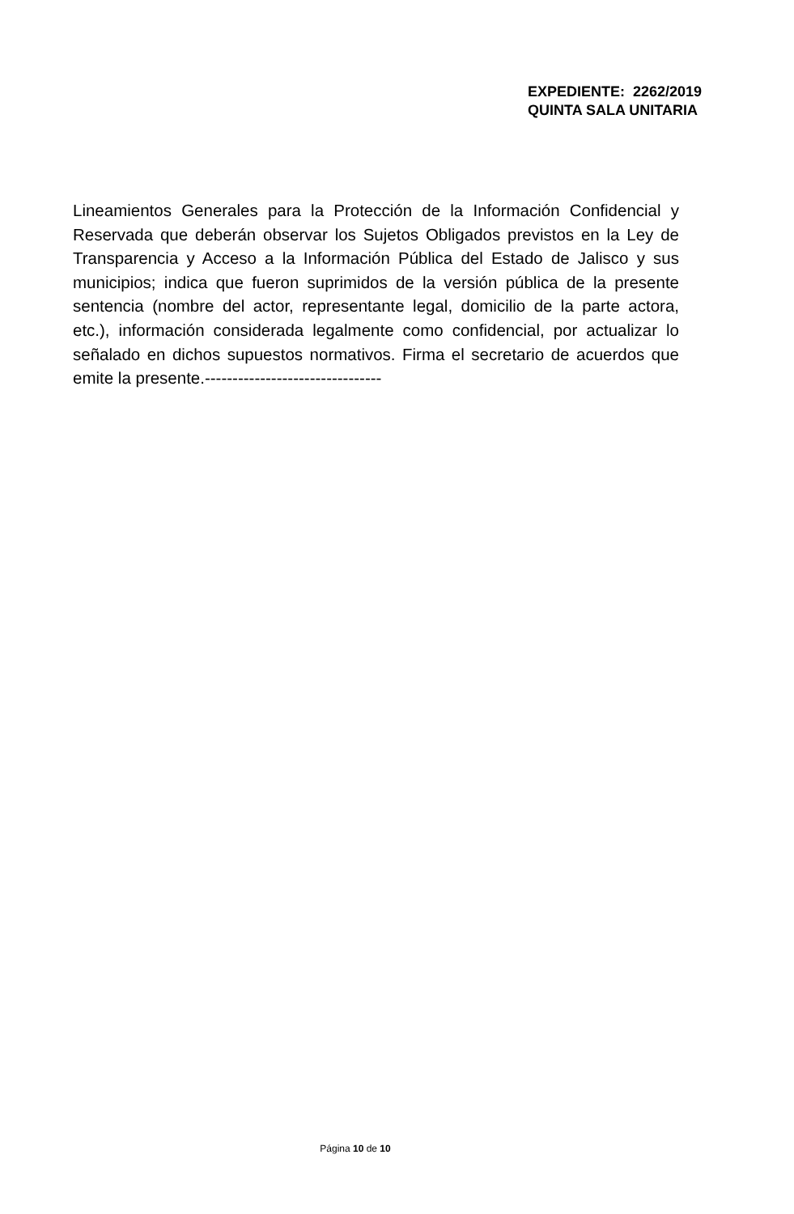EXPEDIENTE: 2262/2019
QUINTA SALA UNITARIA
Lineamientos Generales para la Protección de la Información Confidencial y Reservada que deberán observar los Sujetos Obligados previstos en la Ley de Transparencia y Acceso a la Información Pública del Estado de Jalisco y sus municipios; indica que fueron suprimidos de la versión pública de la presente sentencia (nombre del actor, representante legal, domicilio de la parte actora, etc.), información considerada legalmente como confidencial, por actualizar lo señalado en dichos supuestos normativos. Firma el secretario de acuerdos que emite la presente.--------------------------------
Página 10 de 10